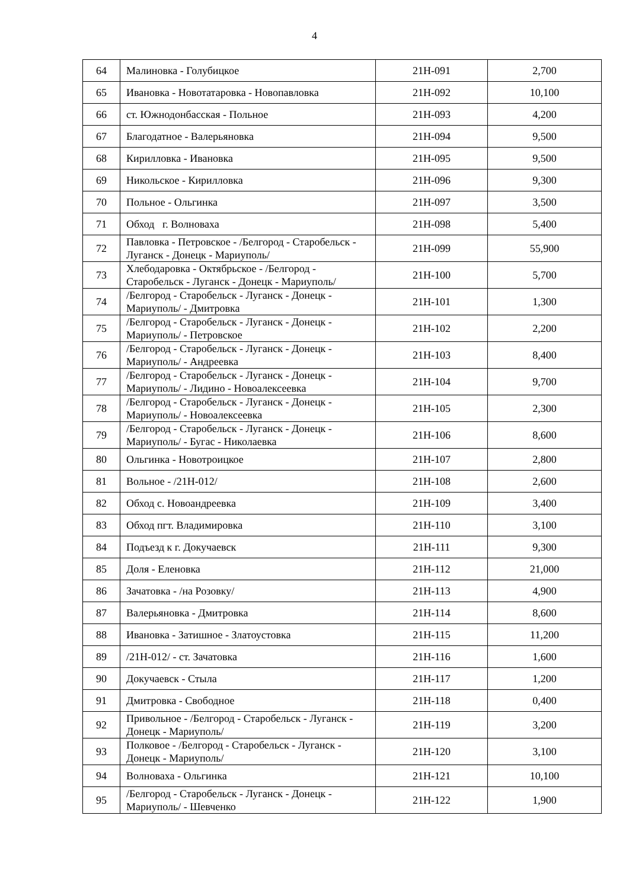4
| 64 | Малиновка - Голубицкое | 21Н-091 | 2,700 |
| 65 | Ивановка - Новотатаровка - Новопавловка | 21Н-092 | 10,100 |
| 66 | ст. Южнодонбасская - Польное | 21Н-093 | 4,200 |
| 67 | Благодатное - Валерьяновка | 21Н-094 | 9,500 |
| 68 | Кирилловка - Ивановка | 21Н-095 | 9,500 |
| 69 | Никольское - Кирилловка | 21Н-096 | 9,300 |
| 70 | Польное - Ольгинка | 21Н-097 | 3,500 |
| 71 | Обход г. Волноваха | 21Н-098 | 5,400 |
| 72 | Павловка - Петровское - /Белгород - Старобельск - Луганск - Донецк - Мариуполь/ | 21Н-099 | 55,900 |
| 73 | Хлебодаровка - Октябрьское - /Белгород - Старобельск - Луганск - Донецк - Мариуполь/ | 21Н-100 | 5,700 |
| 74 | /Белгород - Старобельск - Луганск - Донецк - Мариуполь/ - Дмитровка | 21Н-101 | 1,300 |
| 75 | /Белгород - Старобельск - Луганск - Донецк - Мариуполь/ - Петровское | 21Н-102 | 2,200 |
| 76 | /Белгород - Старобельск - Луганск - Донецк - Мариуполь/ - Андреевка | 21Н-103 | 8,400 |
| 77 | /Белгород - Старобельск - Луганск - Донецк - Мариуполь/ - Лидино - Новоалексеевка | 21Н-104 | 9,700 |
| 78 | /Белгород - Старобельск - Луганск - Донецк - Мариуполь/ - Новоалексеевка | 21Н-105 | 2,300 |
| 79 | /Белгород - Старобельск - Луганск - Донецк - Мариуполь/ - Бугас - Николаевка | 21Н-106 | 8,600 |
| 80 | Ольгинка - Новотроицкое | 21Н-107 | 2,800 |
| 81 | Вольное - /21Н-012/ | 21Н-108 | 2,600 |
| 82 | Обход с. Новоандреевка | 21Н-109 | 3,400 |
| 83 | Обход пгт. Владимировка | 21Н-110 | 3,100 |
| 84 | Подъезд к г. Докучаевск | 21Н-111 | 9,300 |
| 85 | Доля - Еленовка | 21Н-112 | 21,000 |
| 86 | Зачатовка - /на Розовку/ | 21Н-113 | 4,900 |
| 87 | Валерьяновка - Дмитровка | 21Н-114 | 8,600 |
| 88 | Ивановка - Затишное - Златоустовка | 21Н-115 | 11,200 |
| 89 | /21Н-012/ - ст. Зачатовка | 21Н-116 | 1,600 |
| 90 | Докучаевск - Стыла | 21Н-117 | 1,200 |
| 91 | Дмитровка - Свободное | 21Н-118 | 0,400 |
| 92 | Привольное - /Белгород - Старобельск - Луганск - Донецк - Мариуполь/ | 21Н-119 | 3,200 |
| 93 | Полковое - /Белгород - Старобельск - Луганск - Донецк - Мариуполь/ | 21Н-120 | 3,100 |
| 94 | Волноваха - Ольгинка | 21Н-121 | 10,100 |
| 95 | /Белгород - Старобельск - Луганск - Донецк - Мариуполь/ - Шевченко | 21Н-122 | 1,900 |